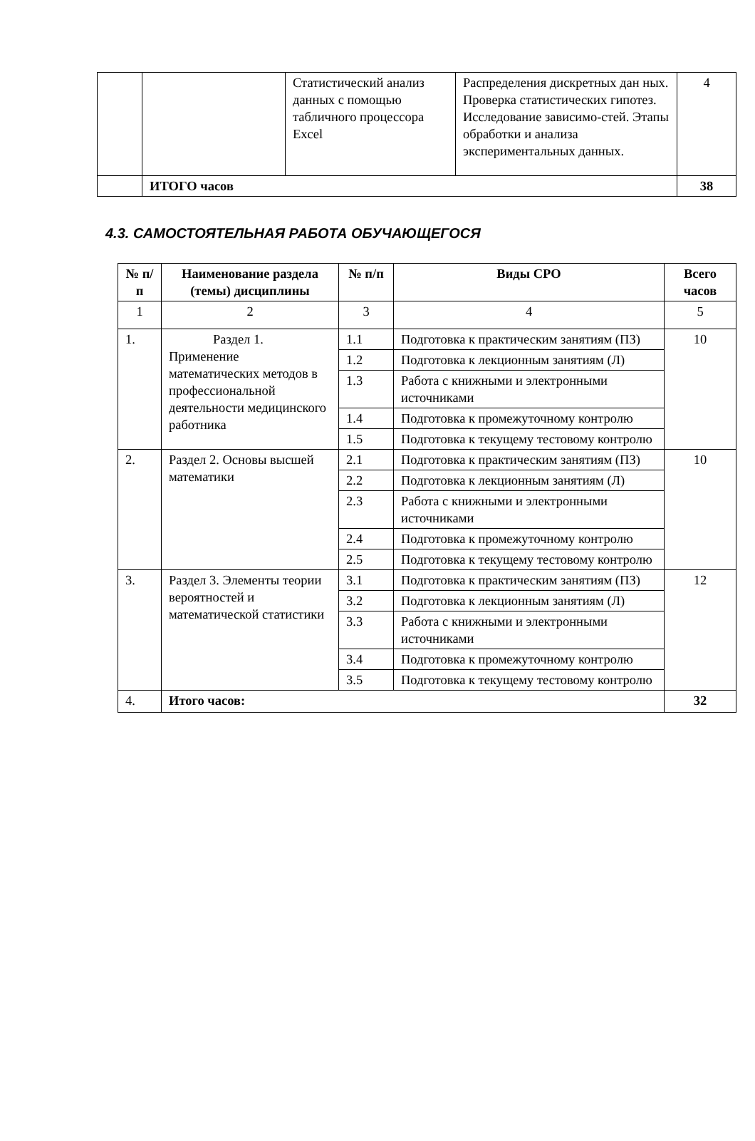| | | Статистический анализ данных с помощью табличного процессора Excel | Распределения дискретных дан ных. Проверка статистических гипотез. Исследование зависимо-стей. Этапы обработки и анализа экспериментальных данных. | 4 |
| | ИТОГО часов | | | 38 |
4.3. САМОСТОЯТЕЛЬНАЯ РАБОТА ОБУЧАЮЩЕГОСЯ
| № п/п | Наименование раздела (темы) дисциплины | № п/п | Виды СРО | Всего часов |
| --- | --- | --- | --- | --- |
| 1 | 2 | 3 | 4 | 5 |
| 1. | Раздел 1. Применение математических методов в профессиональной деятельности медицинского работника | 1.1 | Подготовка к практическим занятиям (ПЗ) | 10 |
| | | 1.2 | Подготовка к лекционным занятиям (Л) | |
| | | 1.3 | Работа с книжными и электронными источниками | |
| | | 1.4 | Подготовка к промежуточному контролю | |
| | | 1.5 | Подготовка к текущему тестовому контролю | |
| 2. | Раздел 2. Основы высшей математики | 2.1 | Подготовка к практическим занятиям (ПЗ) | 10 |
| | | 2.2 | Подготовка к лекционным занятиям (Л) | |
| | | 2.3 | Работа с книжными и электронными источниками | |
| | | 2.4 | Подготовка к промежуточному контролю | |
| | | 2.5 | Подготовка к текущему тестовому контролю | |
| 3. | Раздел 3. Элементы теории вероятностей и математической статистики | 3.1 | Подготовка к практическим занятиям (ПЗ) | 12 |
| | | 3.2 | Подготовка к лекционным занятиям (Л) | |
| | | 3.3 | Работа с книжными и электронными источниками | |
| | | 3.4 | Подготовка к промежуточному контролю | |
| | | 3.5 | Подготовка к текущему тестовому контролю | |
| 4. | Итого часов: | | | 32 |